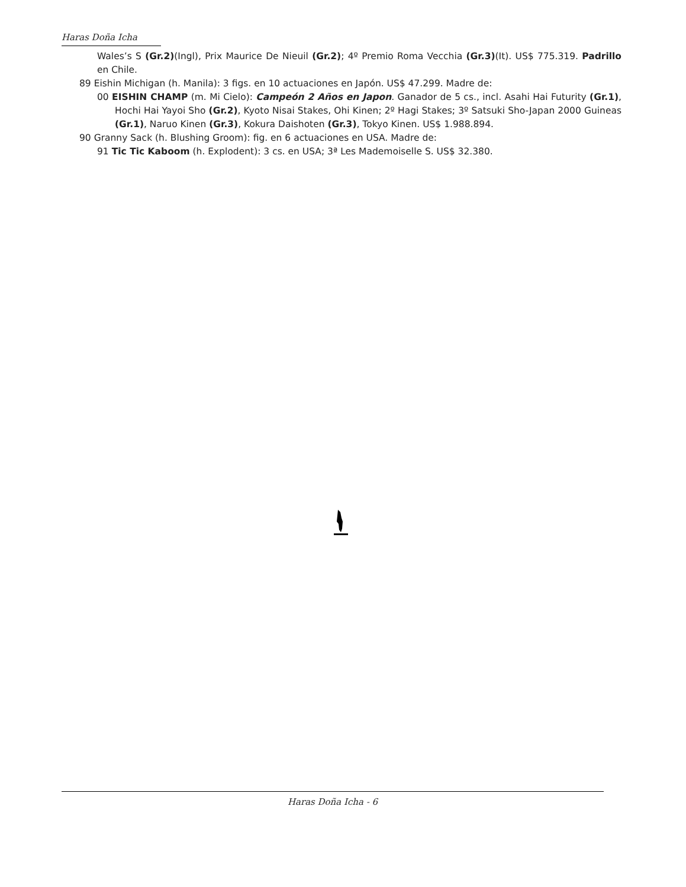Haras Doña Icha
Wales’s S (Gr.2)(Ingl), Prix Maurice De Nieuil (Gr.2); 4º Premio Roma Vecchia (Gr.3)(It). US$ 775.319. Padrillo en Chile.
89 Eishin Michigan (h. Manila): 3 figs. en 10 actuaciones en Japón. US$ 47.299. Madre de:
00 EISHIN CHAMP (m. Mi Cielo): Campeón 2 Años en Japon. Ganador de 5 cs., incl. Asahi Hai Futurity (Gr.1), Hochi Hai Yayoi Sho (Gr.2), Kyoto Nisai Stakes, Ohi Kinen; 2º Hagi Stakes; 3º Satsuki Sho-Japan 2000 Guineas (Gr.1), Naruo Kinen (Gr.3), Kokura Daishoten (Gr.3), Tokyo Kinen. US$ 1.988.894.
90 Granny Sack (h. Blushing Groom): fig. en 6 actuaciones en USA. Madre de:
91 Tic Tic Kaboom (h. Explodent): 3 cs. en USA; 3ª Les Mademoiselle S. US$ 32.380.
Haras Doña Icha - 6